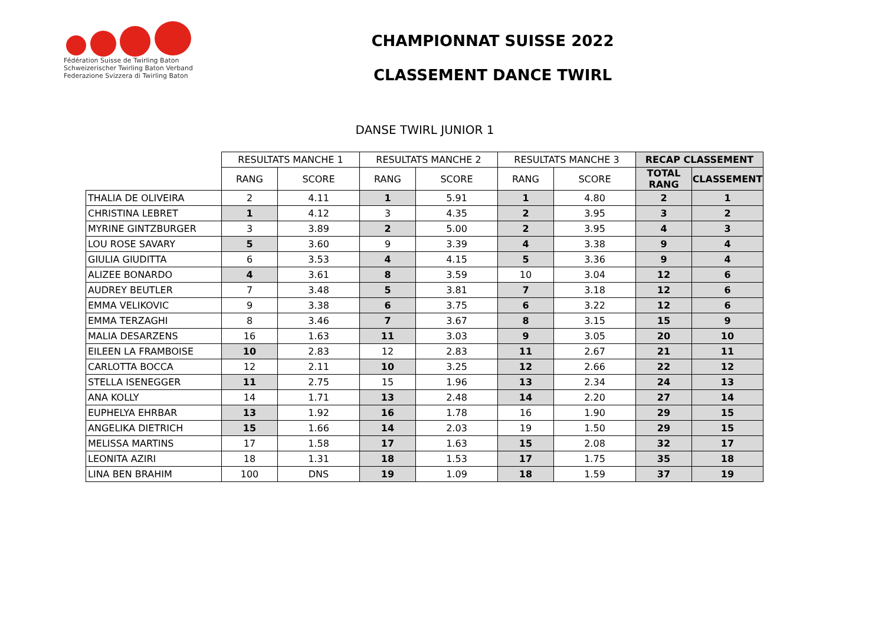Fédération Suisse de Twirling Baton
Schweizerischer Twirling Baton Verband
Federazione Svizzera di Twirling Baton
CHAMPIONNAT SUISSE 2022
CLASSEMENT DANCE TWIRL
DANSE TWIRL JUNIOR 1
| | RESULTATS MANCHE 1 | | RESULTATS MANCHE 2 | | RESULTATS MANCHE 3 | | RECAP CLASSEMENT | |
| | RANG | SCORE | RANG | SCORE | RANG | SCORE | TOTAL RANG | CLASSEMENT |
| THALIA DE OLIVEIRA | 2 | 4.11 | 1 | 5.91 | 1 | 4.80 | 2 | 1 |
| CHRISTINA LEBRET | 1 | 4.12 | 3 | 4.35 | 2 | 3.95 | 3 | 2 |
| MYRINE GINTZBURGER | 3 | 3.89 | 2 | 5.00 | 2 | 3.95 | 4 | 3 |
| LOU ROSE SAVARY | 5 | 3.60 | 9 | 3.39 | 4 | 3.38 | 9 | 4 |
| GIULIA GIUDITTA | 6 | 3.53 | 4 | 4.15 | 5 | 3.36 | 9 | 4 |
| ALIZEE BONARDO | 4 | 3.61 | 8 | 3.59 | 10 | 3.04 | 12 | 6 |
| AUDREY BEUTLER | 7 | 3.48 | 5 | 3.81 | 7 | 3.18 | 12 | 6 |
| EMMA VELIKOVIC | 9 | 3.38 | 6 | 3.75 | 6 | 3.22 | 12 | 6 |
| EMMA TERZAGHI | 8 | 3.46 | 7 | 3.67 | 8 | 3.15 | 15 | 9 |
| MALIA DESARZENS | 16 | 1.63 | 11 | 3.03 | 9 | 3.05 | 20 | 10 |
| EILEEN LA FRAMBOISE | 10 | 2.83 | 12 | 2.83 | 11 | 2.67 | 21 | 11 |
| CARLOTTA BOCCA | 12 | 2.11 | 10 | 3.25 | 12 | 2.66 | 22 | 12 |
| STELLA ISENEGGER | 11 | 2.75 | 15 | 1.96 | 13 | 2.34 | 24 | 13 |
| ANA KOLLY | 14 | 1.71 | 13 | 2.48 | 14 | 2.20 | 27 | 14 |
| EUPHELYA EHRBAR | 13 | 1.92 | 16 | 1.78 | 16 | 1.90 | 29 | 15 |
| ANGELIKA DIETRICH | 15 | 1.66 | 14 | 2.03 | 19 | 1.50 | 29 | 15 |
| MELISSA MARTINS | 17 | 1.58 | 17 | 1.63 | 15 | 2.08 | 32 | 17 |
| LEONITA AZIRI | 18 | 1.31 | 18 | 1.53 | 17 | 1.75 | 35 | 18 |
| LINA BEN BRAHIM | 100 | DNS | 19 | 1.09 | 18 | 1.59 | 37 | 19 |